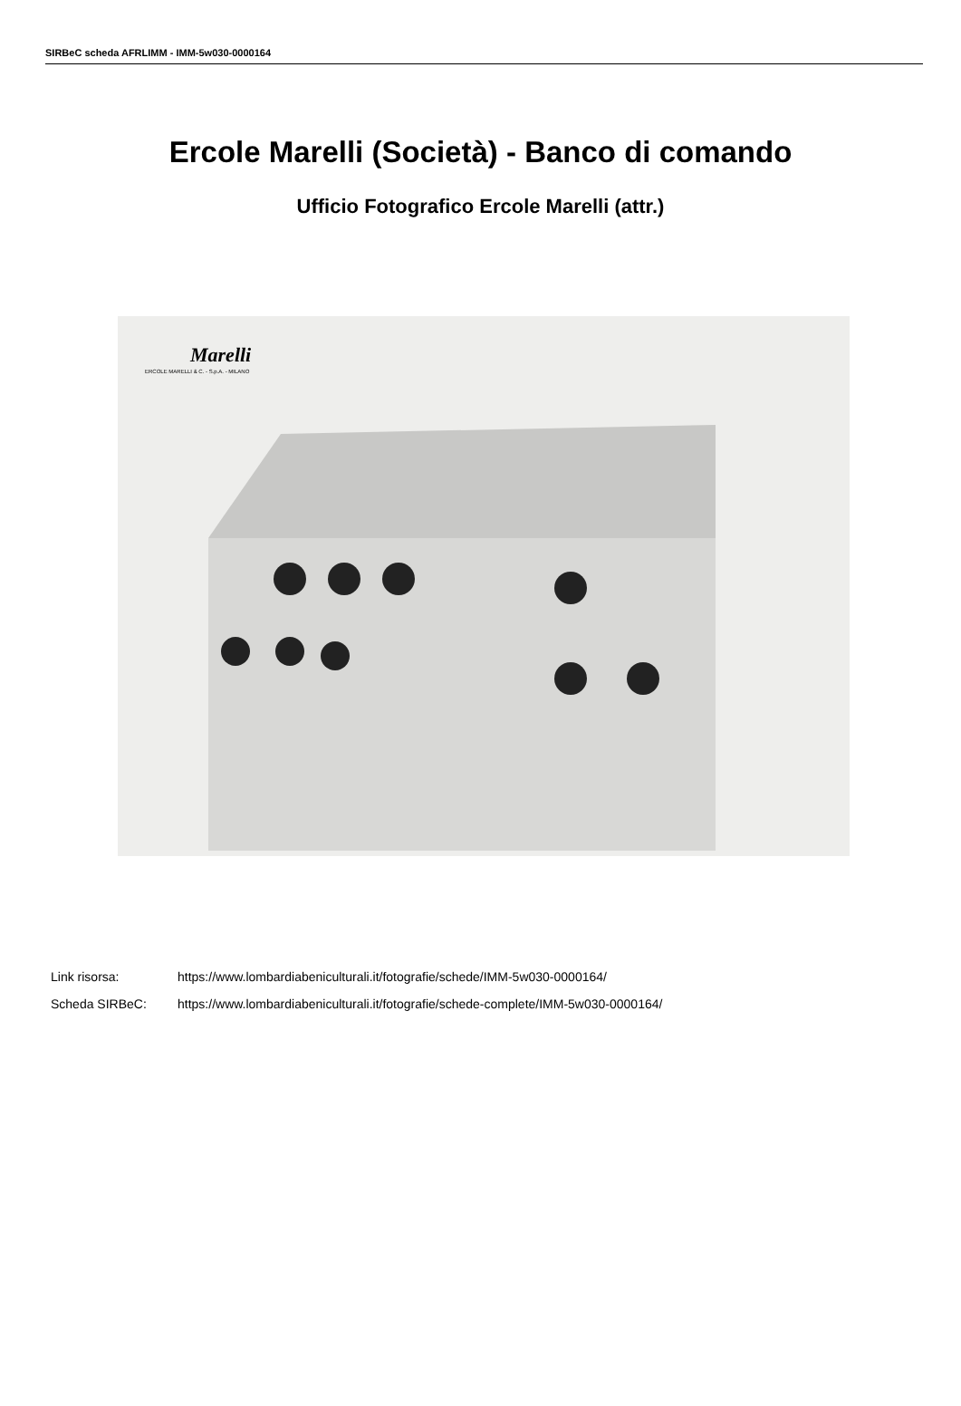SIRBeC scheda AFRLIMM - IMM-5w030-0000164
Ercole Marelli (Società) - Banco di comando
Ufficio Fotografico Ercole Marelli (attr.)
Marelli
ERCOLE MARELLI & C. - S.p.A. - MILANO
Link risorsa: https://www.lombardiabeniculturali.it/fotografie/schede/IMM-5w030-0000164/
Scheda SIRBeC: https://www.lombardiabeniculturali.it/fotografie/schede-complete/IMM-5w030-0000164/